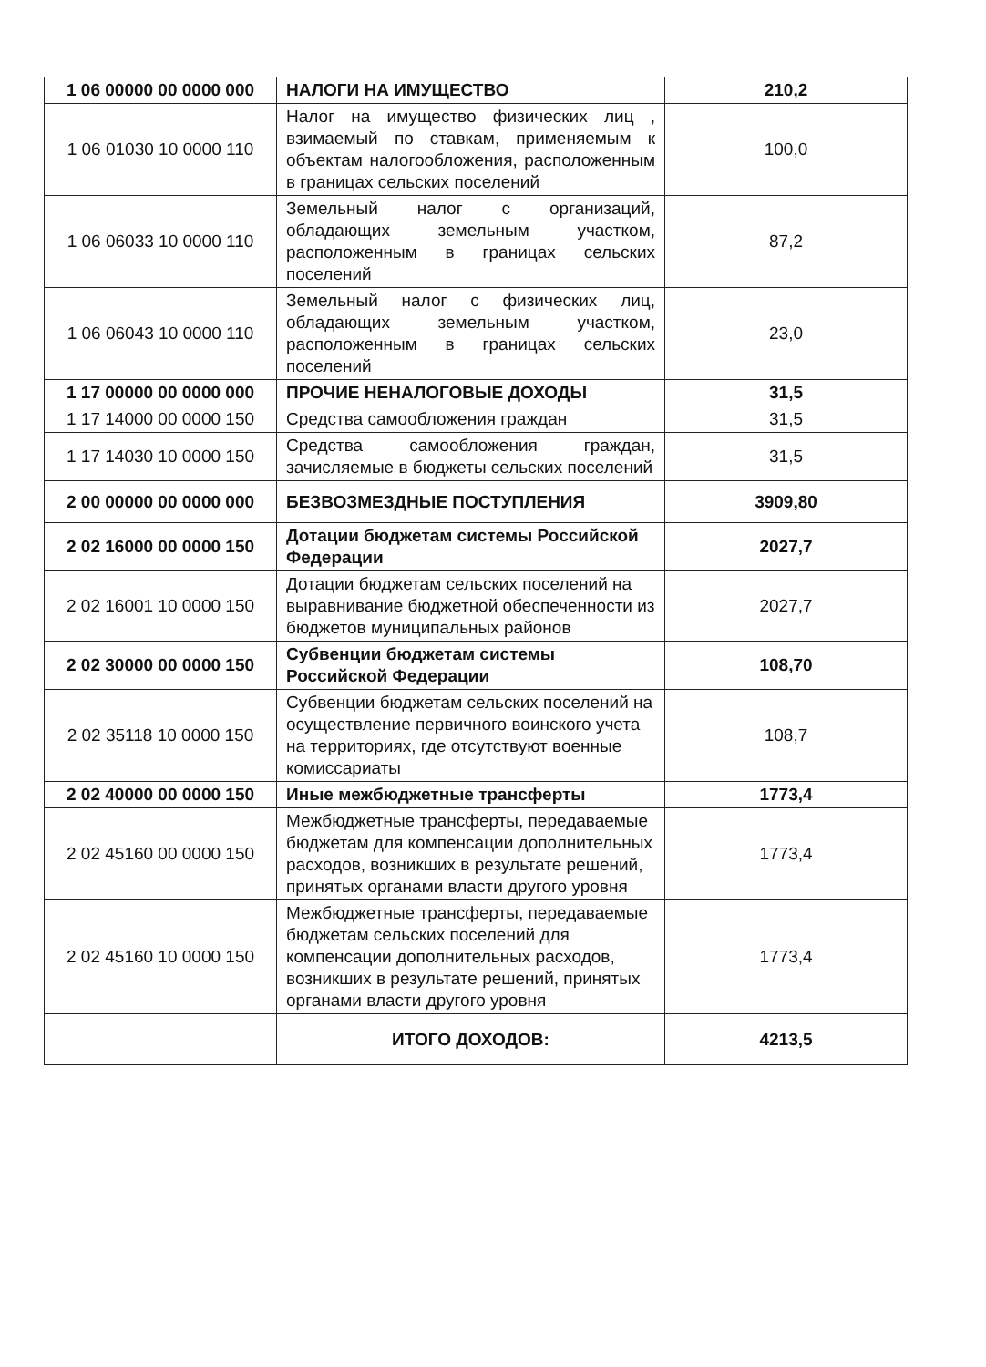| 1 06 00000 00 0000 000 | НАЛОГИ НА ИМУЩЕСТВО | 210,2 |
| 1 06 01030 10 0000 110 | Налог на имущество физических лиц , взимаемый по ставкам, применяемым к объектам налогообложения, расположенным в границах сельских поселений | 100,0 |
| 1 06 06033 10 0000 110 | Земельный налог с организаций, обладающих земельным участком, расположенным в границах сельских поселений | 87,2 |
| 1 06 06043 10 0000 110 | Земельный налог с физических лиц, обладающих земельным участком, расположенным в границах сельских поселений | 23,0 |
| 1 17 00000 00 0000 000 | ПРОЧИЕ НЕНАЛОГОВЫЕ ДОХОДЫ | 31,5 |
| 1 17 14000 00 0000 150 | Средства самообложения граждан | 31,5 |
| 1 17 14030 10 0000 150 | Средства самообложения граждан, зачисляемые в бюджеты сельских поселений | 31,5 |
| 2 00 00000 00 0000 000 | БЕЗВОЗМЕЗДНЫЕ ПОСТУПЛЕНИЯ | 3909,80 |
| 2 02 16000 00 0000 150 | Дотации бюджетам системы Российской Федерации | 2027,7 |
| 2 02 16001 10 0000 150 | Дотации бюджетам сельских поселений на выравнивание бюджетной обеспеченности из бюджетов муниципальных районов | 2027,7 |
| 2 02 30000 00 0000 150 | Субвенции бюджетам системы Российской Федерации | 108,70 |
| 2 02 35118 10 0000 150 | Субвенции бюджетам сельских поселений на осуществление первичного воинского учета на территориях, где отсутствуют военные комиссариаты | 108,7 |
| 2 02 40000 00 0000 150 | Иные межбюджетные трансферты | 1773,4 |
| 2 02 45160 00 0000 150 | Межбюджетные трансферты, передаваемые бюджетам для компенсации дополнительных расходов, возникших в результате решений, принятых органами власти другого уровня | 1773,4 |
| 2 02 45160 10 0000 150 | Межбюджетные трансферты, передаваемые бюджетам сельских поселений для компенсации дополнительных расходов, возникших в результате решений, принятых органами власти другого уровня | 1773,4 |
| | ИТОГО ДОХОДОВ: | 4213,5 |